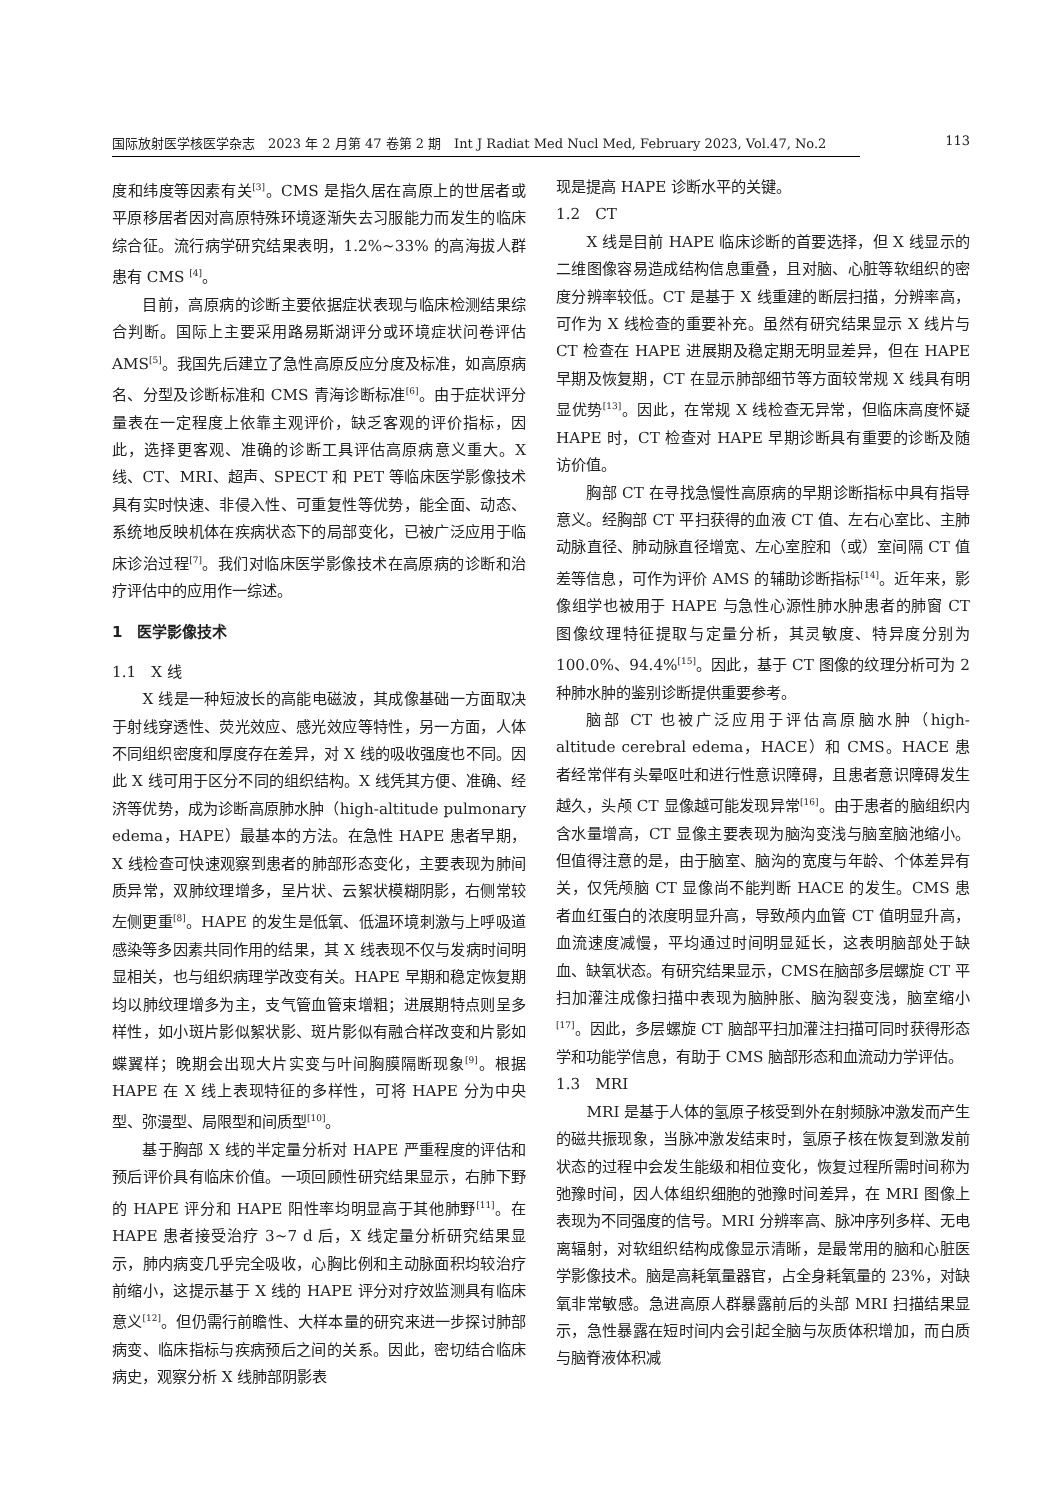国际放射医学核医学杂志　2023 年 2 月第 47 卷第 2 期　Int J Radiat Med Nucl Med, February 2023, Vol.47, No.2
113
度和纬度等因素有关<sup>[3]</sup>。CMS 是指久居在高原上的世居者或平原移居者因对高原特殊环境逐渐失去习服能力而发生的临床综合征。流行病学研究结果表明，1.2%~33% 的高海拔人群患有 CMS <sup>[4]</sup>。
目前，高原病的诊断主要依据症状表现与临床检测结果综合判断。国际上主要采用路易斯湖评分或环境症状问卷评估 AMS<sup>[5]</sup>。我国先后建立了急性高原反应分度及标准，如高原病名、分型及诊断标准和 CMS 青海诊断标准<sup>[6]</sup>。由于症状评分量表在一定程度上依靠主观评价，缺乏客观的评价指标，因此，选择更客观、准确的诊断工具评估高原病意义重大。X 线、CT、MRI、超声、SPECT 和 PET 等临床医学影像技术具有实时快速、非侵入性、可重复性等优势，能全面、动态、系统地反映机体在疾病状态下的局部变化，已被广泛应用于临床诊治过程<sup>[7]</sup>。我们对临床医学影像技术在高原病的诊断和治疗评估中的应用作一综述。
1　医学影像技术
1.1　X 线
X 线是一种短波长的高能电磁波，其成像基础一方面取决于射线穿透性、荧光效应、感光效应等特性，另一方面，人体不同组织密度和厚度存在差异，对 X 线的吸收强度也不同。因此 X 线可用于区分不同的组织结构。X 线凭其方便、准确、经济等优势，成为诊断高原肺水肿（high-altitude pulmonary edema，HAPE）最基本的方法。在急性 HAPE 患者早期，X 线检查可快速观察到患者的肺部形态变化，主要表现为肺间质异常，双肺纹理增多，呈片状、云絮状模糊阴影，右侧常较左侧更重<sup>[8]</sup>。HAPE 的发生是低氧、低温环境刺激与上呼吸道感染等多因素共同作用的结果，其 X 线表现不仅与发病时间明显相关，也与组织病理学改变有关。HAPE 早期和稳定恢复期均以肺纹理增多为主，支气管血管束增粗；进展期特点则呈多样性，如小斑片影似絮状影、斑片影似有融合样改变和片影如蝶翼样；晚期会出现大片实变与叶间胸膜隔断现象<sup>[9]</sup>。根据 HAPE 在 X 线上表现特征的多样性，可将 HAPE 分为中央型、弥漫型、局限型和间质型<sup>[10]</sup>。
基于胸部 X 线的半定量分析对 HAPE 严重程度的评估和预后评价具有临床价值。一项回顾性研究结果显示，右肺下野的 HAPE 评分和 HAPE 阳性率均明显高于其他肺野<sup>[11]</sup>。在 HAPE 患者接受治疗 3~7 d 后，X 线定量分析研究结果显示，肺内病变几乎完全吸收，心胸比例和主动脉面积均较治疗前缩小，这提示基于 X 线的 HAPE 评分对疗效监测具有临床意义<sup>[12]</sup>。但仍需行前瞻性、大样本量的研究来进一步探讨肺部病变、临床指标与疾病预后之间的关系。因此，密切结合临床病史，观察分析 X 线肺部阴影表
现是提高 HAPE 诊断水平的关键。
1.2　CT
X 线是目前 HAPE 临床诊断的首要选择，但 X 线显示的二维图像容易造成结构信息重叠，且对脑、心脏等软组织的密度分辨率较低。CT 是基于 X 线重建的断层扫描，分辨率高，可作为 X 线检查的重要补充。虽然有研究结果显示 X 线片与 CT 检查在 HAPE 进展期及稳定期无明显差异，但在 HAPE 早期及恢复期，CT 在显示肺部细节等方面较常规 X 线具有明显优势<sup>[13]</sup>。因此，在常规 X 线检查无异常，但临床高度怀疑 HAPE 时，CT 检查对 HAPE 早期诊断具有重要的诊断及随访价值。
胸部 CT 在寻找急慢性高原病的早期诊断指标中具有指导意义。经胸部 CT 平扫获得的血液 CT 值、左右心室比、主肺动脉直径、肺动脉直径增宽、左心室腔和（或）室间隔 CT 值差等信息，可作为评价 AMS 的辅助诊断指标<sup>[14]</sup>。近年来，影像组学也被用于 HAPE 与急性心源性肺水肿患者的肺窗 CT 图像纹理特征提取与定量分析，其灵敏度、特异度分别为 100.0%、94.4%<sup>[15]</sup>。因此，基于 CT 图像的纹理分析可为 2 种肺水肿的鉴别诊断提供重要参考。
脑部 CT 也被广泛应用于评估高原脑水肿（high-altitude cerebral edema，HACE）和 CMS。HACE 患者经常伴有头晕呕吐和进行性意识障碍，且患者意识障碍发生越久，头颅 CT 显像越可能发现异常<sup>[16]</sup>。由于患者的脑组织内含水量增高，CT 显像主要表现为脑沟变浅与脑室脑池缩小。但值得注意的是，由于脑室、脑沟的宽度与年龄、个体差异有关，仅凭颅脑 CT 显像尚不能判断 HACE 的发生。CMS 患者血红蛋白的浓度明显升高，导致颅内血管 CT 值明显升高，血流速度减慢，平均通过时间明显延长，这表明脑部处于缺血、缺氧状态。有研究结果显示，CMS在脑部多层螺旋 CT 平扫加灌注成像扫描中表现为脑肿胀、脑沟裂变浅，脑室缩小<sup>[17]</sup>。因此，多层螺旋 CT 脑部平扫加灌注扫描可同时获得形态学和功能学信息，有助于 CMS 脑部形态和血流动力学评估。
1.3　MRI
MRI 是基于人体的氢原子核受到外在射频脉冲激发而产生的磁共振现象，当脉冲激发结束时，氢原子核在恢复到激发前状态的过程中会发生能级和相位变化，恢复过程所需时间称为弛豫时间，因人体组织细胞的弛豫时间差异，在 MRI 图像上表现为不同强度的信号。MRI 分辨率高、脉冲序列多样、无电离辐射，对软组织结构成像显示清晰，是最常用的脑和心脏医学影像技术。脑是高耗氧量器官，占全身耗氧量的 23%，对缺氧非常敏感。急进高原人群暴露前后的头部 MRI 扫描结果显示，急性暴露在短时间内会引起全脑与灰质体积增加，而白质与脑脊液体积减